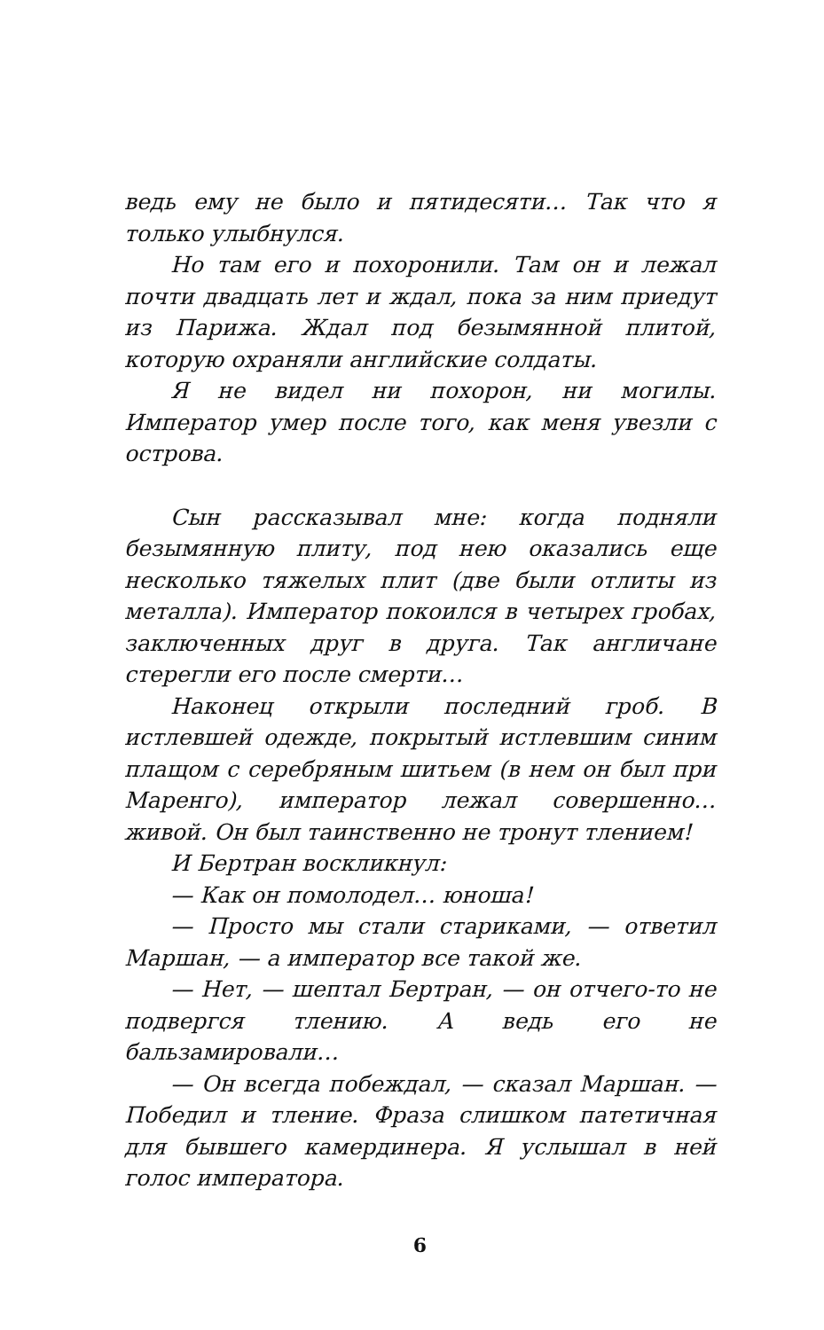ведь ему не было и пятидесяти… Так что я только улыбнулся.
Но там его и похоронили. Там он и лежал почти двадцать лет и ждал, пока за ним приедут из Парижа. Ждал под безымянной плитой, которую охраняли английские солдаты.
Я не видел ни похорон, ни могилы. Император умер после того, как меня увезли с острова.
Сын рассказывал мне: когда подняли безымянную плиту, под нею оказались еще несколько тяжелых плит (две были отлиты из металла). Император покоился в четырех гробах, заключенных друг в друга. Так англичане стерегли его после смерти…
Наконец открыли последний гроб. В истлевшей одежде, покрытый истлевшим синим плащом с серебряным шитьем (в нем он был при Маренго), император лежал совершенно… живой. Он был таинственно не тронут тлением!
И Бертран воскликнул:
— Как он помолодел… юноша!
— Просто мы стали стариками, — ответил Маршан, — а император все такой же.
— Нет, — шептал Бертран, — он отчего-то не подвергся тлению. А ведь его не бальзамировали…
— Он всегда побеждал, — сказал Маршан. — Победил и тление. Фраза слишком патетичная для бывшего камердинера. Я услышал в ней голос императора.
6